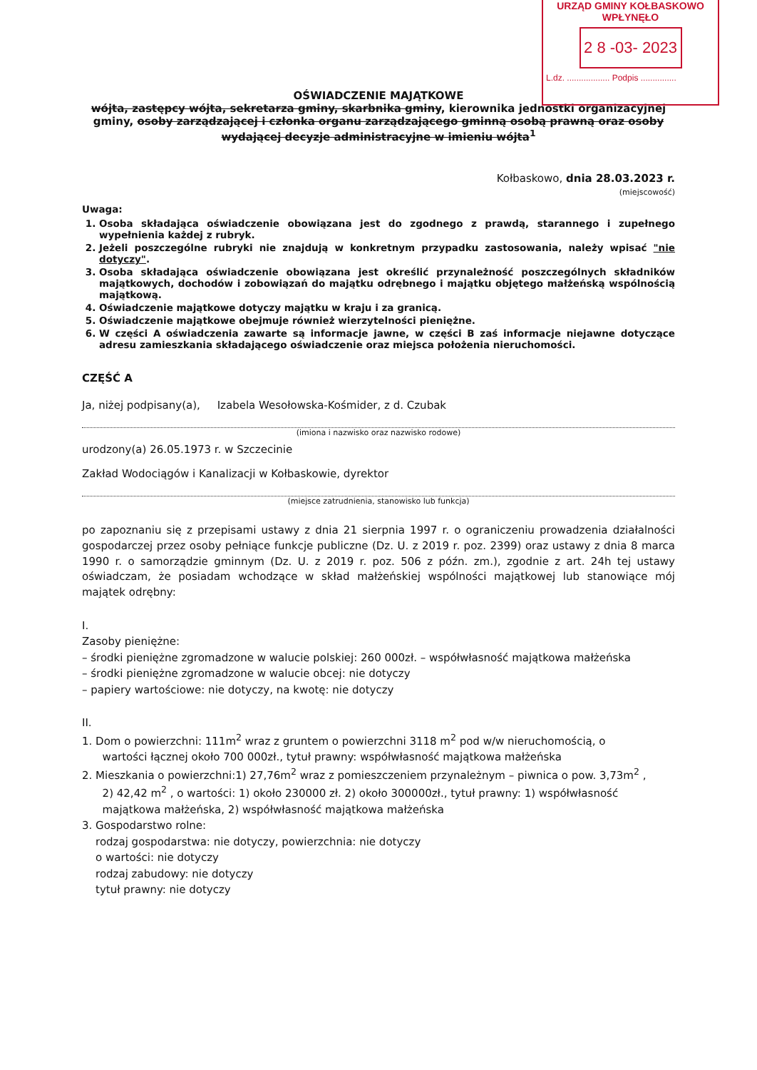URZĄD GMINY KOŁBASKOWO
WPŁYNĘŁO
2 8 -03- 2023
L.dz. .................. Podpis ...............
OŚWIADCZENIE MAJĄTKOWE
wójta, zastępcy wójta, sekretarza gminy, skarbnika gminy, kierownika jednostki organizacyjnej gminy, osoby zarządzającej i członka organu zarządzającego gminną osobą prawną oraz osoby wydającej decyzje administracyjne w imieniu wójta<sup>1</sup>
Kołbaskowo, dnia 28.03.2023 r.
(miejscowość)
Uwaga:
1. Osoba składająca oświadczenie obowiązana jest do zgodnego z prawdą, starannego i zupełnego wypełnienia każdej z rubryk.
2. Jeżeli poszczególne rubryki nie znajdują w konkretnym przypadku zastosowania, należy wpisać "nie dotyczy".
3. Osoba składająca oświadczenie obowiązana jest określić przynależność poszczególnych składników majątkowych, dochodów i zobowiązań do majątku odrębnego i majątku objętego małżeńską wspólnością majątkową.
4. Oświadczenie majątkowe dotyczy majątku w kraju i za granicą.
5. Oświadczenie majątkowe obejmuje również wierzytelności pieniężne.
6. W części A oświadczenia zawarte są informacje jawne, w części B zaś informacje niejawne dotyczące adresu zamieszkania składającego oświadczenie oraz miejsca położenia nieruchomości.
CZĘŚĆ A
Ja, niżej podpisany(a), Izabela Wesołowska-Kośmider, z d. Czubak
(imiona i nazwisko oraz nazwisko rodowe)
urodzony(a) 26.05.1973 r. w Szczecinie
Zakład Wodociągów i Kanalizacji w Kołbaskowie, dyrektor
(miejsce zatrudnienia, stanowisko lub funkcja)
po zapoznaniu się z przepisami ustawy z dnia 21 sierpnia 1997 r. o ograniczeniu prowadzenia działalności gospodarczej przez osoby pełniące funkcje publiczne (Dz. U. z 2019 r. poz. 2399) oraz ustawy z dnia 8 marca 1990 r. o samorządzie gminnym (Dz. U. z 2019 r. poz. 506 z późn. zm.), zgodnie z art. 24h tej ustawy oświadczam, że posiadam wchodzące w skład małżeńskiej wspólności majątkowej lub stanowiące mój majątek odrębny:
I.
Zasoby pieniężne:
– środki pieniężne zgromadzone w walucie polskiej: 260 000zł. – współwłasność majątkowa małżeńska
– środki pieniężne zgromadzone w walucie obcej: nie dotyczy
– papiery wartościowe: nie dotyczy, na kwotę: nie dotyczy
II.
1. Dom o powierzchni: 111m<sup>2</sup> wraz z gruntem o powierzchni 3118 m<sup>2</sup> pod w/w nieruchomością, o
wartości łącznej około 700 000zł., tytuł prawny: współwłasność majątkowa małżeńska
2. Mieszkania o powierzchni:1) 27,76m<sup>2</sup> wraz z pomieszczeniem przynależnym – piwnica o pow. 3,73m<sup>2</sup> ,
2) 42,42 m<sup>2</sup> , o wartości: 1) około 230000 zł. 2) około 300000zł., tytuł prawny: 1) współwłasność
majątkowa małżeńska, 2) współwłasność majątkowa małżeńska
3. Gospodarstwo rolne:
rodzaj gospodarstwa: nie dotyczy, powierzchnia: nie dotyczy
o wartości: nie dotyczy
rodzaj zabudowy: nie dotyczy
tytuł prawny: nie dotyczy